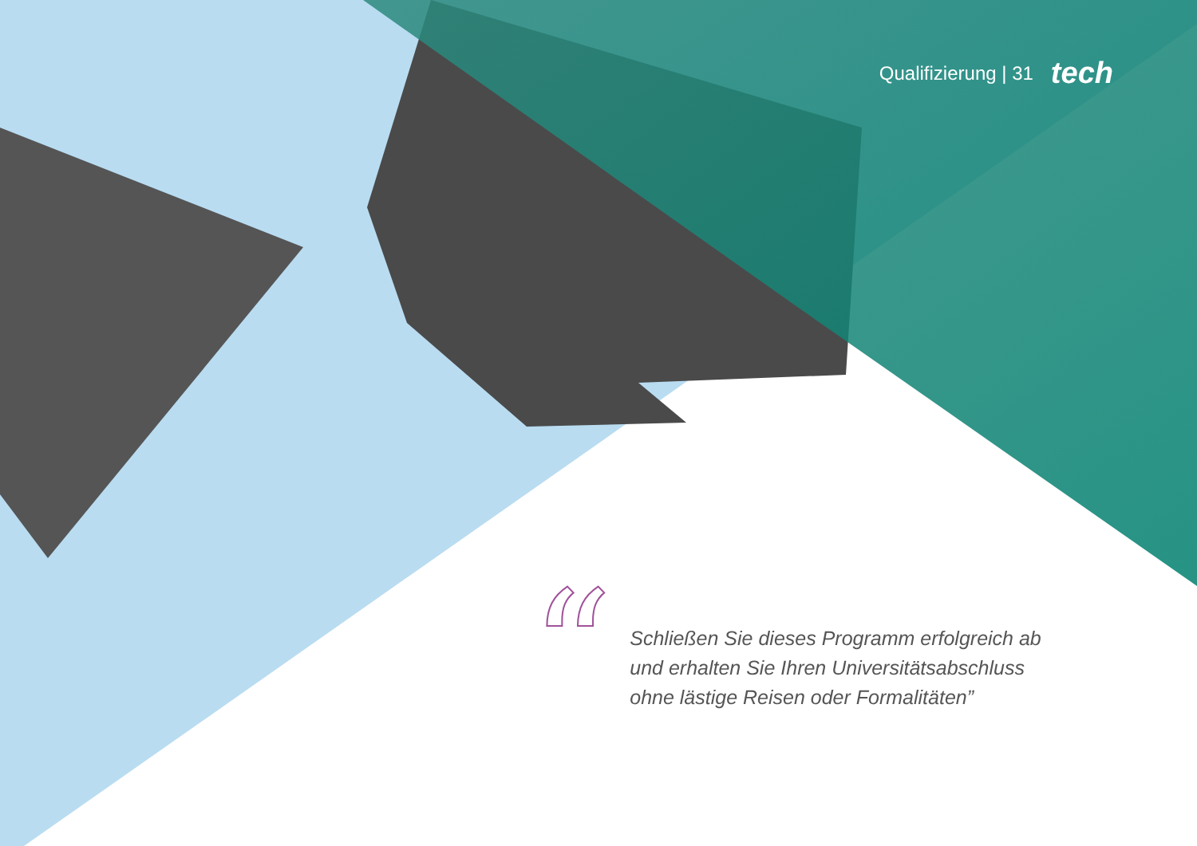Qualifizierung | 31 tech
“
Schließen Sie dieses Programm erfolgreich ab
und erhalten Sie Ihren Universitätsabschluss
ohne lästige Reisen oder Formalitäten”